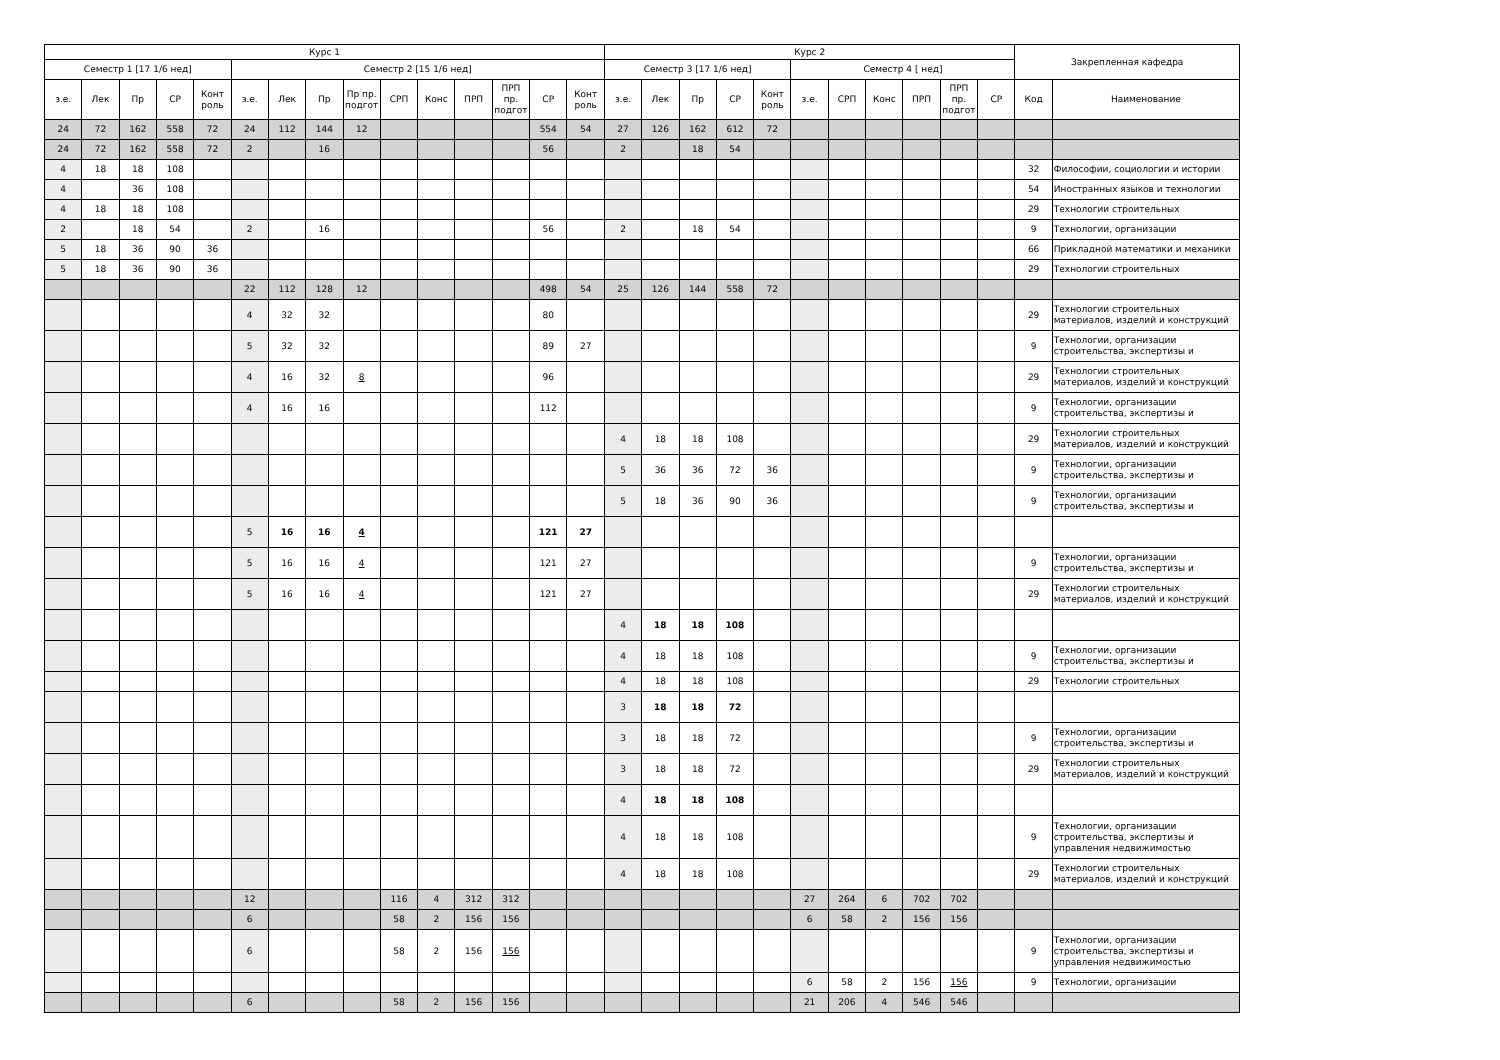| Курс 1 | | | | | | | | | | | | | | | Курс 2 | | | | | | | | | | | Закрепленная кафедра | |
| --- | --- | --- | --- | --- | --- | --- | --- | --- | --- | --- | --- | --- | --- | --- | --- | --- | --- | --- | --- | --- | --- | --- | --- | --- | --- | --- | --- |
| Семестр 1 [17 1/6 нед] | | | | | Семестр 2 [15 1/6 нед] | | | | | | | | | | Семестр 3 [17 1/6 нед] | | | | | Семестр 4 [ нед] | | | | | | | |
| з.е. | Лек | Пр | СР | Конт роль | з.е. | Лек | Пр | Пр пр. подгот | СРП | Конс | ПРП | ПРП пр. подгот | СР | Конт роль | з.е. | Лек | Пр | СР | Конт роль | з.е. | СРП | Конс | ПРП | ПРП пр. подгот | СР | Код | Наименование |
| 24 | 72 | 162 | 558 | 72 | 24 | 112 | 144 | 12 | | | | | 554 | 54 | 27 | 126 | 162 | 612 | 72 | | | | | | | | |
| 24 | 72 | 162 | 558 | 72 | 2 | | 16 | | | | | | 56 | | 2 | | 18 | 54 | | | | | | | | | |
| 4 | 18 | 18 | 108 | | | | | | | | | | | | | | | | | | | | | | | 32 | Философии, социологии и истории |
| 4 | | 36 | 108 | | | | | | | | | | | | | | | | | | | | | | | 54 | Иностранных языков и технологии |
| 4 | 18 | 18 | 108 | | | | | | | | | | | | | | | | | | | | | | | 29 | Технологии строительных |
| 2 | | 18 | 54 | | 2 | | 16 | | | | | | 56 | | 2 | | 18 | 54 | | | | | | | | 9 | Технологии, организации |
| 5 | 18 | 36 | 90 | 36 | | | | | | | | | | | | | | | | | | | | | | 66 | Прикладной математики и механики |
| 5 | 18 | 36 | 90 | 36 | | | | | | | | | | | | | | | | | | | | | | 29 | Технологии строительных |
| | | | | | 22 | 112 | 128 | 12 | | | | | 498 | 54 | 25 | 126 | 144 | 558 | 72 | | | | | | | | |
| | | | | | 4 | 32 | 32 | | | | | | 80 | | | | | | | | | | | | | 29 | Технологии строительных материалов, изделий и конструкций |
| | | | | | 5 | 32 | 32 | | | | | | 89 | 27 | | | | | | | | | | | | 9 | Технологии, организации строительства, экспертизы и |
| | | | | | 4 | 16 | 32 | 8 | | | | | 96 | | | | | | | | | | | | | 29 | Технологии строительных материалов, изделий и конструкций |
| | | | | | 4 | 16 | 16 | | | | | | 112 | | | | | | | | | | | | | 9 | Технологии, организации строительства, экспертизы и |
| | | | | | | | | | | | | | | | 4 | 18 | 18 | 108 | | | | | | | | 29 | Технологии строительных материалов, изделий и конструкций |
| | | | | | | | | | | | | | | | 5 | 36 | 36 | 72 | 36 | | | | | | | 9 | Технологии, организации строительства, экспертизы и |
| | | | | | | | | | | | | | | | 5 | 18 | 36 | 90 | 36 | | | | | | | 9 | Технологии, организации строительства, экспертизы и |
| | | | | | 5 | 16 | 16 | 4 | | | | | 121 | 27 | | | | | | | | | | | | | |
| | | | | | 5 | 16 | 16 | 4 | | | | | 121 | 27 | | | | | | | | | | | | 9 | Технологии, организации строительства, экспертизы и |
| | | | | | 5 | 16 | 16 | 4 | | | | | 121 | 27 | | | | | | | | | | | | 29 | Технологии строительных материалов, изделий и конструкций |
| | | | | | | | | | | | | | | | 4 | 18 | 18 | 108 | | | | | | | | | |
| | | | | | | | | | | | | | | | 4 | 18 | 18 | 108 | | | | | | | | 9 | Технологии, организации строительства, экспертизы и |
| | | | | | | | | | | | | | | | 4 | 18 | 18 | 108 | | | | | | | | 29 | Технологии строительных |
| | | | | | | | | | | | | | | | 3 | 18 | 18 | 72 | | | | | | | | | |
| | | | | | | | | | | | | | | | 3 | 18 | 18 | 72 | | | | | | | | 9 | Технологии, организации строительства, экспертизы и |
| | | | | | | | | | | | | | | | 3 | 18 | 18 | 72 | | | | | | | | 29 | Технологии строительных материалов, изделий и конструкций |
| | | | | | | | | | | | | | | | 4 | 18 | 18 | 108 | | | | | | | | | |
| | | | | | | | | | | | | | | | 4 | 18 | 18 | 108 | | | | | | | | 9 | Технологии, организации строительства, экспертизы и управления недвижимостью |
| | | | | | | | | | | | | | | | 4 | 18 | 18 | 108 | | | | | | | | 29 | Технологии строительных материалов, изделий и конструкций |
| | | | | | 12 | | | | 116 | 4 | 312 | 312 | | | | | | | | 27 | 264 | 6 | 702 | 702 | | | |
| | | | | | 6 | | | | 58 | 2 | 156 | 156 | | | | | | | | 6 | 58 | 2 | 156 | 156 | | | |
| | | | | | 6 | | | | 58 | 2 | 156 | 156 | | | | | | | | | | | | | | 9 | Технологии, организации строительства, экспертизы и управления недвижимостью |
| | | | | | | | | | | | | | | | | | | | | 6 | 58 | 2 | 156 | 156 | | 9 | Технологии, организации |
| | | | | | 6 | | | | 58 | 2 | 156 | 156 | | | | | | | | 21 | 206 | 4 | 546 | 546 | | | |